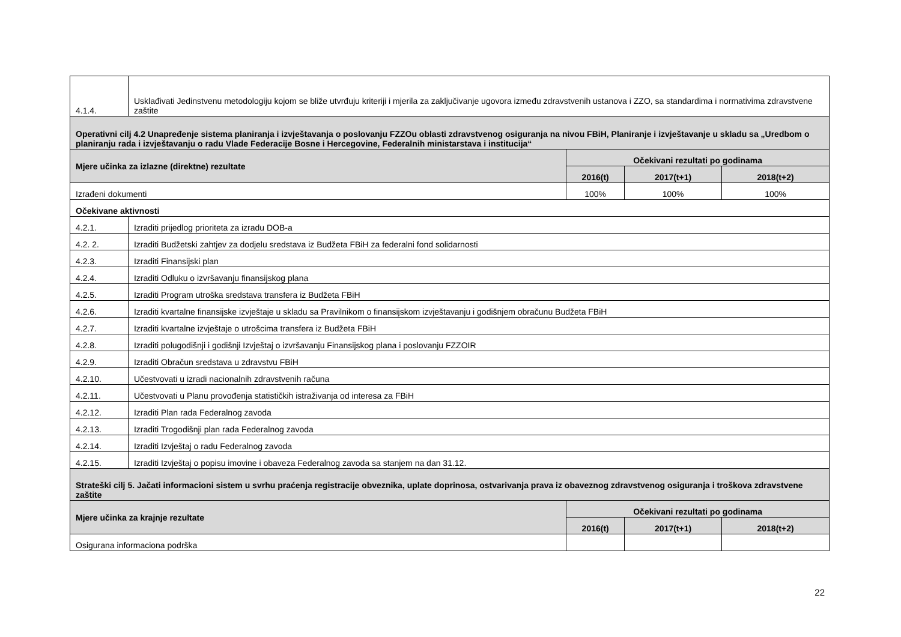| 4.1.4. | Usklađivati Jedinstvenu metodologiju kojom se bliže utvrđuju kriteriji i mjerila za zaključivanje ugovora između zdravstvenih ustanova i ZZO, sa standardima i normativima zdravstvene zaštite | | | |
| Operativni cilj 4.2 Unapređenje sistema planiranja i izvještavanja o poslovanju FZZOu oblasti zdravstvenog osiguranja na nivou FBiH, Planiranje i izvještavanje u skladu sa „Uredbom o planiranju rada i izvještavanju o radu Vlade Federacije Bosne i Hercegovine, Federalnih ministarstava i institucija“ | | | | |
| Mjere učinka za izlazne (direktne) rezultate | | Očekivani rezultati po godinama | | |
| | | 2016(t) | 2017(t+1) | 2018(t+2) |
| Izrađeni dokumenti | | 100% | 100% | 100% |
| Očekivane aktivnosti | | | | |
| 4.2.1. | Izraditi prijedlog prioriteta za izradu DOB-a | | | |
| 4.2. 2. | Izraditi Budžetski zahtjev za dodjelu sredstava iz Budžeta FBiH za federalni fond solidarnosti | | | |
| 4.2.3. | Izraditi Finansijski plan | | | |
| 4.2.4. | Izraditi Odluku o izvršavanju finansijskog plana | | | |
| 4.2.5. | Izraditi Program utroška sredstava transfera iz Budžeta FBiH | | | |
| 4.2.6. | Izraditi kvartalne finansijske izvještaje u skladu sa Pravilnikom o finansijskom izvještavanju i godišnjem obračunu Budžeta FBiH | | | |
| 4.2.7. | Izraditi kvartalne izvještaje o utrošcima transfera iz Budžeta FBiH | | | |
| 4.2.8. | Izraditi polugodišnji i godišnji Izvještaj o izvršavanju Finansijskog plana i poslovanju FZZOIR | | | |
| 4.2.9. | Izraditi Obračun sredstava u zdravstvu FBiH | | | |
| 4.2.10. | Učestvovati u izradi nacionalnih zdravstvenih računa | | | |
| 4.2.11. | Učestvovati u Planu provođenja statističkih istraživanja od interesa za FBiH | | | |
| 4.2.12. | Izraditi Plan rada Federalnog zavoda | | | |
| 4.2.13. | Izraditi Trogodišnji plan rada Federalnog zavoda | | | |
| 4.2.14. | Izraditi Izvještaj o radu Federalnog zavoda | | | |
| 4.2.15. | Izraditi Izvještaj o popisu imovine i obaveza Federalnog zavoda sa stanjem na dan 31.12. | | | |
| Strateški cilj 5. Jačati informacioni sistem u svrhu praćenja registracije obveznika, uplate doprinosa, ostvarivanja prava iz obaveznog zdravstvenog osiguranja i troškova zdravstvene zaštite | | | | |
| Mjere učinka za krajnje rezultate | | Očekivani rezultati po godinama | | |
| | | 2016(t) | 2017(t+1) | 2018(t+2) |
| Osigurana informaciona podrška | | | | |
22